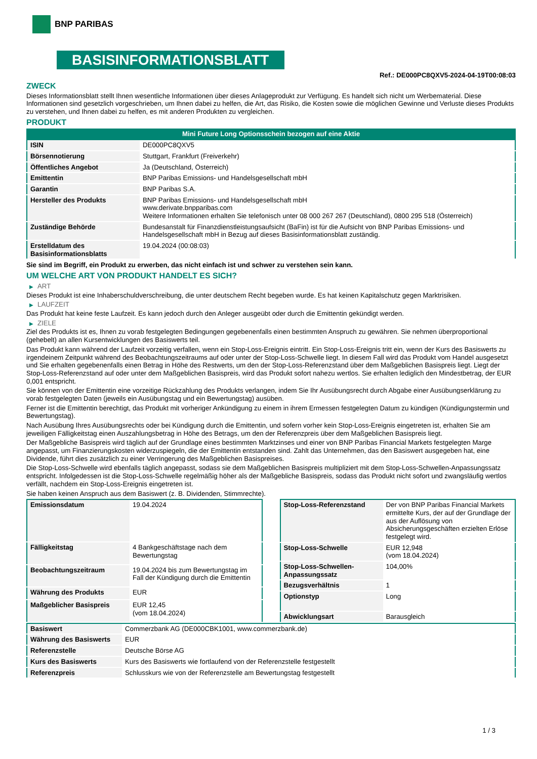BNP PARIBAS
BASISINFORMATIONSBLATT
Ref.: DE000PC8QXV5-2024-04-19T00:08:03
ZWECK
Dieses Informationsblatt stellt Ihnen wesentliche Informationen über dieses Anlageprodukt zur Verfügung. Es handelt sich nicht um Werbematerial. Diese Informationen sind gesetzlich vorgeschrieben, um Ihnen dabei zu helfen, die Art, das Risiko, die Kosten sowie die möglichen Gewinne und Verluste dieses Produkts zu verstehen, und Ihnen dabei zu helfen, es mit anderen Produkten zu vergleichen.
PRODUKT
Mini Future Long Optionsschein bezogen auf eine Aktie
| ISIN | DE000PC8QXV5 |
| Börsennotierung | Stuttgart, Frankfurt (Freiverkehr) |
| Öffentliches Angebot | Ja (Deutschland, Österreich) |
| Emittentin | BNP Paribas Emissions- und Handelsgesellschaft mbH |
| Garantin | BNP Paribas S.A. |
| Hersteller des Produkts | BNP Paribas Emissions- und Handelsgesellschaft mbH www.derivate.bnpparibas.com Weitere Informationen erhalten Sie telefonisch unter 08 000 267 267 (Deutschland), 0800 295 518 (Österreich) |
| Zuständige Behörde | Bundesanstalt für Finanzdienstleistungsaufsicht (BaFin) ist für die Aufsicht von BNP Paribas Emissions- und Handelsgesellschaft mbH in Bezug auf dieses Basisinformationsblatt zuständig. |
| Erstelldatum des Basisinformationsblatts | 19.04.2024 (00:08:03) |
Sie sind im Begriff, ein Produkt zu erwerben, das nicht einfach ist und schwer zu verstehen sein kann.
UM WELCHE ART VON PRODUKT HANDELT ES SICH?
▶ ART
Dieses Produkt ist eine Inhaberschuldverschreibung, die unter deutschem Recht begeben wurde. Es hat keinen Kapitalschutz gegen Marktrisiken.
▶ LAUFZEIT
Das Produkt hat keine feste Laufzeit. Es kann jedoch durch den Anleger ausgeübt oder durch die Emittentin gekündigt werden.
▶ ZIELE
Ziel des Produkts ist es, Ihnen zu vorab festgelegten Bedingungen gegebenenfalls einen bestimmten Anspruch zu gewähren. Sie nehmen überproportional (gehebelt) an allen Kursentwicklungen des Basiswerts teil.
Das Produkt kann während der Laufzeit vorzeitig verfallen, wenn ein Stop-Loss-Ereignis eintritt. Ein Stop-Loss-Ereignis tritt ein, wenn der Kurs des Basiswerts zu irgendeinem Zeitpunkt während des Beobachtungszeitraums auf oder unter der Stop-Loss-Schwelle liegt. In diesem Fall wird das Produkt vom Handel ausgesetzt und Sie erhalten gegebenenfalls einen Betrag in Höhe des Restwerts, um den der Stop-Loss-Referenzstand über dem Maßgeblichen Basispreis liegt. Liegt der Stop-Loss-Referenzstand auf oder unter dem Maßgeblichen Basispreis, wird das Produkt sofort nahezu wertlos. Sie erhalten lediglich den Mindestbetrag, der EUR 0,001 entspricht.
Sie können von der Emittentin eine vorzeitige Rückzahlung des Produkts verlangen, indem Sie Ihr Ausübungsrecht durch Abgabe einer Ausübungserklärung zu vorab festgelegten Daten (jeweils ein Ausübungstag und ein Bewertungstag) ausüben.
Ferner ist die Emittentin berechtigt, das Produkt mit vorheriger Ankündigung zu einem in ihrem Ermessen festgelegten Datum zu kündigen (Kündigungstermin und Bewertungstag).
Nach Ausübung Ihres Ausübungsrechts oder bei Kündigung durch die Emittentin, und sofern vorher kein Stop-Loss-Ereignis eingetreten ist, erhalten Sie am jeweiligen Fälligkeitstag einen Auszahlungsbetrag in Höhe des Betrags, um den der Referenzpreis über dem Maßgeblichen Basispreis liegt.
Der Maßgebliche Basispreis wird täglich auf der Grundlage eines bestimmten Marktzinses und einer von BNP Paribas Financial Markets festgelegten Marge angepasst, um Finanzierungskosten widerzuspiegeln, die der Emittentin entstanden sind. Zahlt das Unternehmen, das den Basiswert ausgegeben hat, eine Dividende, führt dies zusätzlich zu einer Verringerung des Maßgeblichen Basispreises.
Die Stop-Loss-Schwelle wird ebenfalls täglich angepasst, sodass sie dem Maßgeblichen Basispreis multipliziert mit dem Stop-Loss-Schwellen-Anpassungssatz entspricht. Infolgedessen ist die Stop-Loss-Schwelle regelmäßig höher als der Maßgebliche Basispreis, sodass das Produkt nicht sofort und zwangsläufig wertlos verfällt, nachdem ein Stop-Loss-Ereignis eingetreten ist.
Sie haben keinen Anspruch aus dem Basiswert (z. B. Dividenden, Stimmrechte).
| Emissionsdatum | 19.04.2024 |
| Fälligkeitstag | 4 Bankgeschäftstage nach dem Bewertungstag |
| Beobachtungszeitraum | 19.04.2024 bis zum Bewertungstag im Fall der Kündigung durch die Emittentin |
| Währung des Produkts | EUR |
| Maßgeblicher Basispreis | EUR 12,45 (vom 18.04.2024) |
| Stop-Loss-Referenzstand | Der von BNP Paribas Financial Markets ermittelte Kurs, der auf der Grundlage der aus der Auflösung von Absicherungsgeschäften erzielten Erlöse festgelegt wird. |
| Stop-Loss-Schwelle | EUR 12,948 (vom 18.04.2024) |
| Stop-Loss-Schwellen-Anpassungssatz | 104,00% |
| Bezugsverhältnis | 1 |
| Optionstyp | Long |
| Abwicklungsart | Barausgleich |
| Basiswert | Commerzbank AG (DE000CBK1001, www.commerzbank.de) |
| Währung des Basiswerts | EUR |
| Referenzstelle | Deutsche Börse AG |
| Kurs des Basiswerts | Kurs des Basiswerts wie fortlaufend von der Referenzstelle festgestellt |
| Referenzpreis | Schlusskurs wie von der Referenzstelle am Bewertungstag festgestellt |
1 / 3